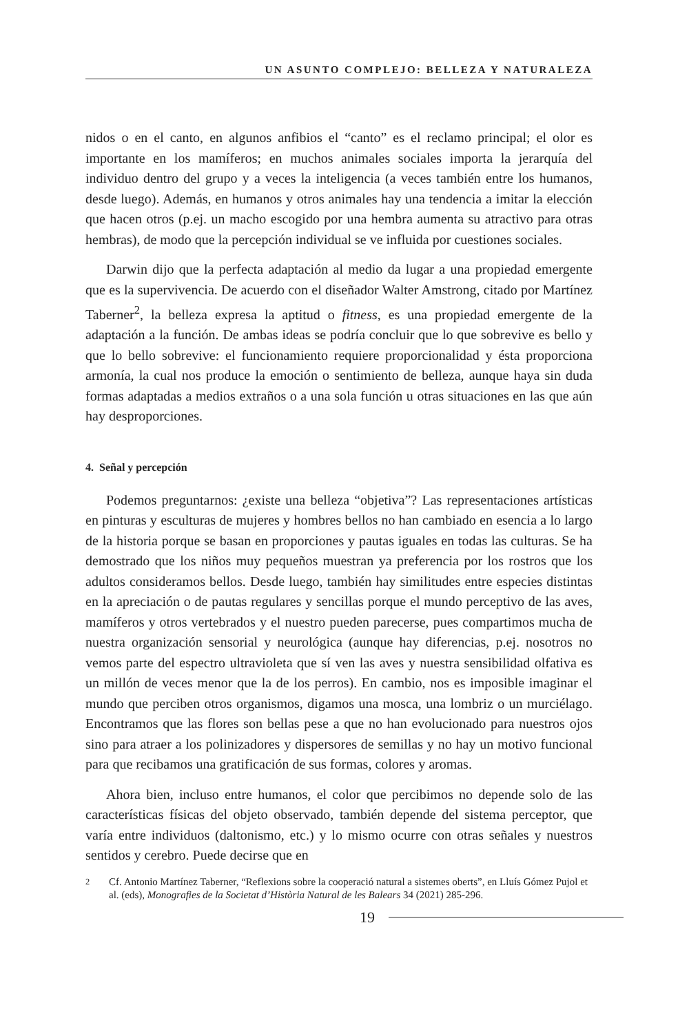UN ASUNTO COMPLEJO: BELLEZA Y NATURALEZA
nidos o en el canto, en algunos anfibios el “canto” es el reclamo principal; el olor es importante en los mamíferos; en muchos animales sociales importa la jerarquía del individuo dentro del grupo y a veces la inteligencia (a veces también entre los humanos, desde luego). Además, en humanos y otros animales hay una tendencia a imitar la elección que hacen otros (p.ej. un macho escogido por una hembra aumenta su atractivo para otras hembras), de modo que la percepción individual se ve influida por cuestiones sociales.
Darwin dijo que la perfecta adaptación al medio da lugar a una propiedad emergente que es la supervivencia. De acuerdo con el diseñador Walter Amstrong, citado por Martínez Taberner<sup>2</sup>, la belleza expresa la aptitud o fitness, es una propiedad emergente de la adaptación a la función. De ambas ideas se podría concluir que lo que sobrevive es bello y que lo bello sobrevive: el funcionamiento requiere proporcionalidad y ésta proporciona armonía, la cual nos produce la emoción o sentimiento de belleza, aunque haya sin duda formas adaptadas a medios extraños o a una sola función u otras situaciones en las que aún hay desproporciones.
4. Señal y percepción
Podemos preguntarnos: ¿existe una belleza “objetiva”? Las representaciones artísticas en pinturas y esculturas de mujeres y hombres bellos no han cambiado en esencia a lo largo de la historia porque se basan en proporciones y pautas iguales en todas las culturas. Se ha demostrado que los niños muy pequeños muestran ya preferencia por los rostros que los adultos consideramos bellos. Desde luego, también hay similitudes entre especies distintas en la apreciación o de pautas regulares y sencillas porque el mundo perceptivo de las aves, mamíferos y otros vertebrados y el nuestro pueden parecerse, pues compartimos mucha de nuestra organización sensorial y neurológica (aunque hay diferencias, p.ej. nosotros no vemos parte del espectro ultravioleta que sí ven las aves y nuestra sensibilidad olfativa es un millón de veces menor que la de los perros). En cambio, nos es imposible imaginar el mundo que perciben otros organismos, digamos una mosca, una lombriz o un murciélago. Encontramos que las flores son bellas pese a que no han evolucionado para nuestros ojos sino para atraer a los polinizadores y dispersores de semillas y no hay un motivo funcional para que recibamos una gratificación de sus formas, colores y aromas.
Ahora bien, incluso entre humanos, el color que percibimos no depende solo de las características físicas del objeto observado, también depende del sistema perceptor, que varía entre individuos (daltonismo, etc.) y lo mismo ocurre con otras señales y nuestros sentidos y cerebro. Puede decirse que en
<sup>2</sup> Cf. Antonio Martínez Taberner, “Reflexions sobre la cooperació natural a sistemes oberts”, en Lluís Gómez Pujol et al. (eds), Monografies de la Societat d’Història Natural de les Balears 34 (2021) 285-296.
19